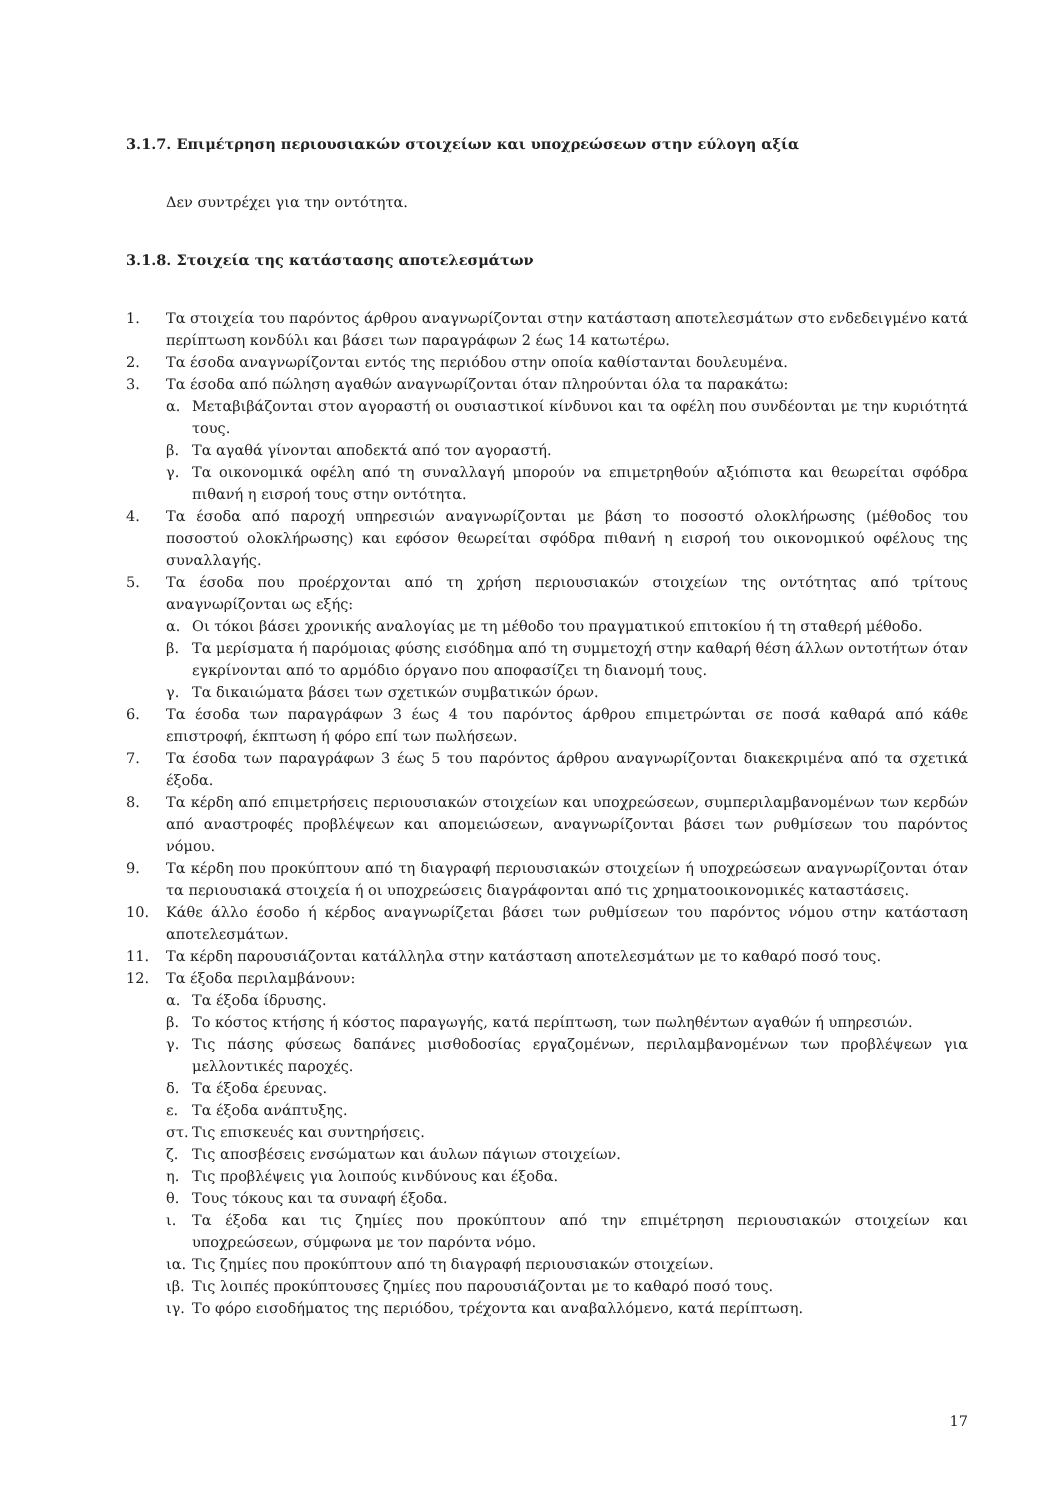3.1.7. Επιμέτρηση περιουσιακών στοιχείων και υποχρεώσεων στην εύλογη αξία
Δεν συντρέχει για την οντότητα.
3.1.8. Στοιχεία της κατάστασης αποτελεσμάτων
1. Τα στοιχεία του παρόντος άρθρου αναγνωρίζονται στην κατάσταση αποτελεσμάτων στο ενδεδειγμένο κατά περίπτωση κονδύλι και βάσει των παραγράφων 2 έως 14 κατωτέρω.
2. Τα έσοδα αναγνωρίζονται εντός της περιόδου στην οποία καθίστανται δουλευμένα.
3. Τα έσοδα από πώληση αγαθών αναγνωρίζονται όταν πληρούνται όλα τα παρακάτω:
α. Μεταβιβάζονται στον αγοραστή οι ουσιαστικοί κίνδυνοι και τα οφέλη που συνδέονται με την κυριότητά τους.
β. Τα αγαθά γίνονται αποδεκτά από τον αγοραστή.
γ. Τα οικονομικά οφέλη από τη συναλλαγή μπορούν να επιμετρηθούν αξιόπιστα και θεωρείται σφόδρα πιθανή η εισροή τους στην οντότητα.
4. Τα έσοδα από παροχή υπηρεσιών αναγνωρίζονται με βάση το ποσοστό ολοκλήρωσης (μέθοδος του ποσοστού ολοκλήρωσης) και εφόσον θεωρείται σφόδρα πιθανή η εισροή του οικονομικού οφέλους της συναλλαγής.
5. Τα έσοδα που προέρχονται από τη χρήση περιουσιακών στοιχείων της οντότητας από τρίτους αναγνωρίζονται ως εξής:
α. Οι τόκοι βάσει χρονικής αναλογίας με τη μέθοδο του πραγματικού επιτοκίου ή τη σταθερή μέθοδο.
β. Τα μερίσματα ή παρόμοιας φύσης εισόδημα από τη συμμετοχή στην καθαρή θέση άλλων οντοτήτων όταν εγκρίνονται από το αρμόδιο όργανο που αποφασίζει τη διανομή τους.
γ. Τα δικαιώματα βάσει των σχετικών συμβατικών όρων.
6. Τα έσοδα των παραγράφων 3 έως 4 του παρόντος άρθρου επιμετρώνται σε ποσά καθαρά από κάθε επιστροφή, έκπτωση ή φόρο επί των πωλήσεων.
7. Τα έσοδα των παραγράφων 3 έως 5 του παρόντος άρθρου αναγνωρίζονται διακεκριμένα από τα σχετικά έξοδα.
8. Τα κέρδη από επιμετρήσεις περιουσιακών στοιχείων και υποχρεώσεων, συμπεριλαμβανομένων των κερδών από αναστροφές προβλέψεων και απομειώσεων, αναγνωρίζονται βάσει των ρυθμίσεων του παρόντος νόμου.
9. Τα κέρδη που προκύπτουν από τη διαγραφή περιουσιακών στοιχείων ή υποχρεώσεων αναγνωρίζονται όταν τα περιουσιακά στοιχεία ή οι υποχρεώσεις διαγράφονται από τις χρηματοοικονομικές καταστάσεις.
10. Κάθε άλλο έσοδο ή κέρδος αναγνωρίζεται βάσει των ρυθμίσεων του παρόντος νόμου στην κατάσταση αποτελεσμάτων.
11. Τα κέρδη παρουσιάζονται κατάλληλα στην κατάσταση αποτελεσμάτων με το καθαρό ποσό τους.
12. Τα έξοδα περιλαμβάνουν:
α. Τα έξοδα ίδρυσης.
β. Το κόστος κτήσης ή κόστος παραγωγής, κατά περίπτωση, των πωληθέντων αγαθών ή υπηρεσιών.
γ. Τις πάσης φύσεως δαπάνες μισθοδοσίας εργαζομένων, περιλαμβανομένων των προβλέψεων για μελλοντικές παροχές.
δ. Τα έξοδα έρευνας.
ε. Τα έξοδα ανάπτυξης.
στ. Τις επισκευές και συντηρήσεις.
ζ. Τις αποσβέσεις ενσώματων και άυλων πάγιων στοιχείων.
η. Τις προβλέψεις για λοιπούς κινδύνους και έξοδα.
θ. Τους τόκους και τα συναφή έξοδα.
ι. Τα έξοδα και τις ζημίες που προκύπτουν από την επιμέτρηση περιουσιακών στοιχείων και υποχρεώσεων, σύμφωνα με τον παρόντα νόμο.
ια. Τις ζημίες που προκύπτουν από τη διαγραφή περιουσιακών στοιχείων.
ιβ. Τις λοιπές προκύπτουσες ζημίες που παρουσιάζονται με το καθαρό ποσό τους.
ιγ. Το φόρο εισοδήματος της περιόδου, τρέχοντα και αναβαλλόμενο, κατά περίπτωση.
17